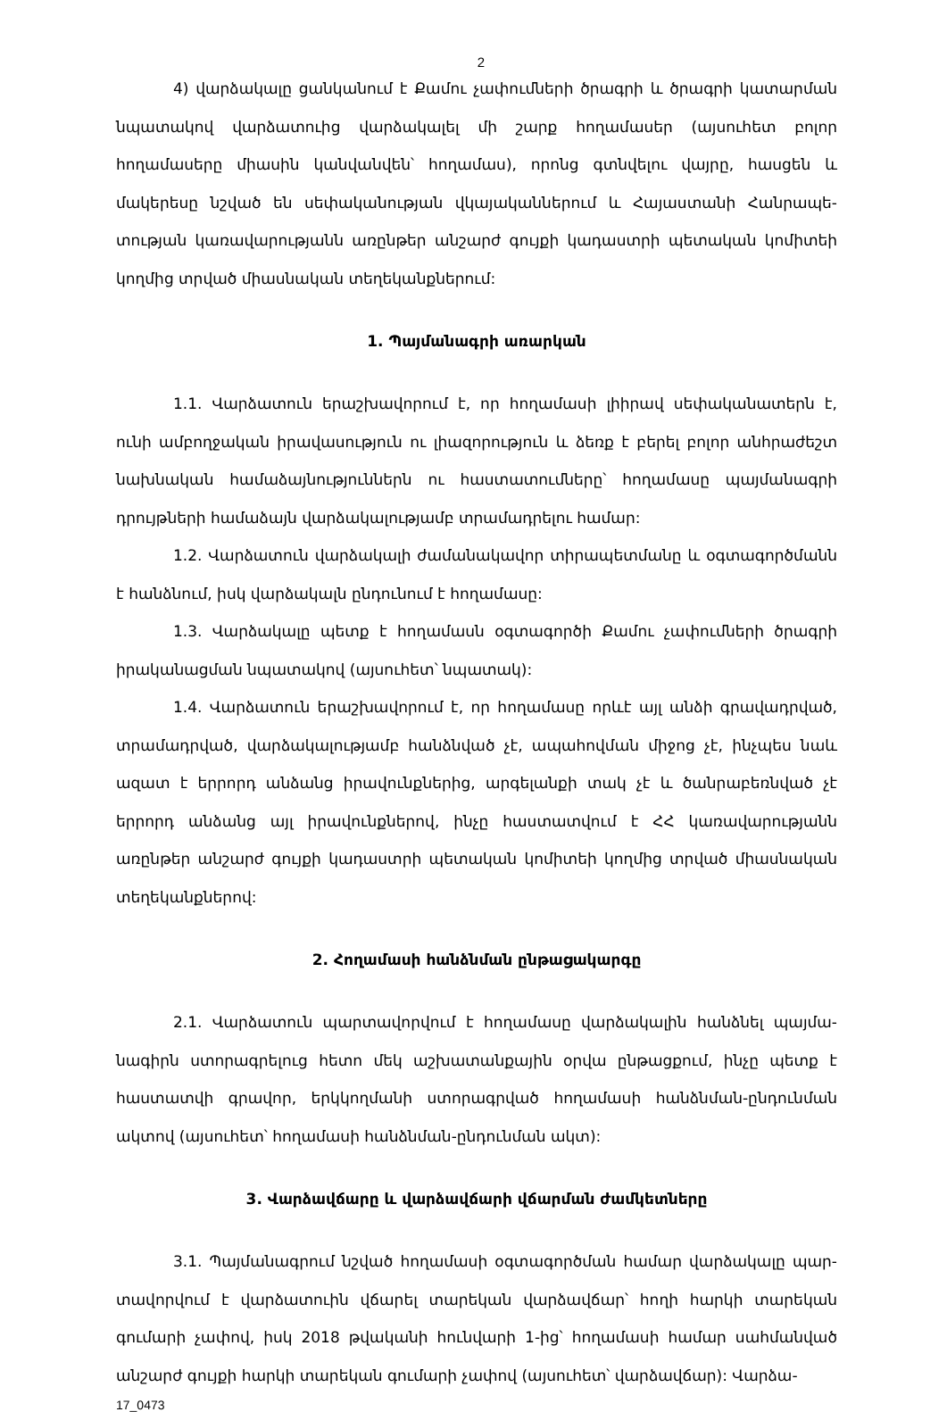2
4) վարձակալը ցանկանում է Քամու չափումների ծրագրի և ծրագրի կատարման նպատակով վարձատուից վարձակալել մի շարք հողամասեր (այսուհետ բոլոր հողամասերը միասին կանվանվեն՝ հողամաս), որոնց գտնվելու վայրը, հասցեն և մակերեսը նշված են սեփականության վկայականներում և Հայաստանի Հանրապե-տության կառավարությանն առընթեր անշարժ գույքի կադաստրի պետական կոմիտեի կողմից տրված միասնական տեղեկանքներում:
1. Պայմանագրի առարկան
1.1. Վարձատուն երաշխավորում է, որ հողամասի լիիրավ սեփականատերն է, ունի ամբողջական իրավասություն ու լիազորություն և ձեռք է բերել բոլոր անհրաժեշտ նախնական համաձայնություններն ու հաստատումները՝ հողամասը պայմանագրի դրույթների համաձայն վարձակալությամբ տրամադրելու համար:
1.2. Վարձատուն վարձակալի ժամանակավոր տիրապետմանը և օգտագործմանն է հանձնում, իսկ վարձակալն ընդունում է հողամասը:
1.3. Վարձակալը պետք է հողամասն օգտագործի Քամու չափումների ծրագրի իրականացման նպատակով (այսուհետ՝ նպատակ):
1.4. Վարձատուն երաշխավորում է, որ հողամասը որևէ այլ անձի գրավադրված, տրամադրված, վարձակալությամբ հանձնված չէ, ապահովման միջոց չէ, ինչպես նաև ազատ է երրորդ անձանց իրավունքներից, արգելանքի տակ չէ և ծանրաբեռնված չէ երրորդ անձանց այլ իրավունքներով, ինչը հաստատվում է ՀՀ կառավարությանն առընթեր անշարժ գույքի կադաստրի պետական կոմիտեի կողմից տրված միասնական տեղեկանքներով:
2. Հողամասի հանձնման ընթացակարգը
2.1. Վարձատուն պարտավորվում է հողամասը վարձակալին հանձնել պայմա-նագիրն ստորագրելուց հետո մեկ աշխատանքային օրվա ընթացքում, ինչը պետք է հաստատվի գրավոր, երկկողմանի ստորագրված հողամասի հանձնման-ընդունման ակտով (այսուհետ՝ հողամասի հանձնման-ընդունման ակտ):
3. Վարձավճարը և վարձավճարի վճարման ժամկետները
3.1. Պայմանագրում նշված հողամասի օգտագործման համար վարձակալը պար-տավորվում է վարձատուին վճարել տարեկան վարձավճար՝ հողի հարկի տարեկան գումարի չափով, իսկ 2018 թվականի հունվարի 1-ից՝ հողամասի համար սահմանված անշարժ գույքի հարկի տարեկան գումարի չափով (այսուհետ՝ վարձավճար): Վարձա-
17_0473